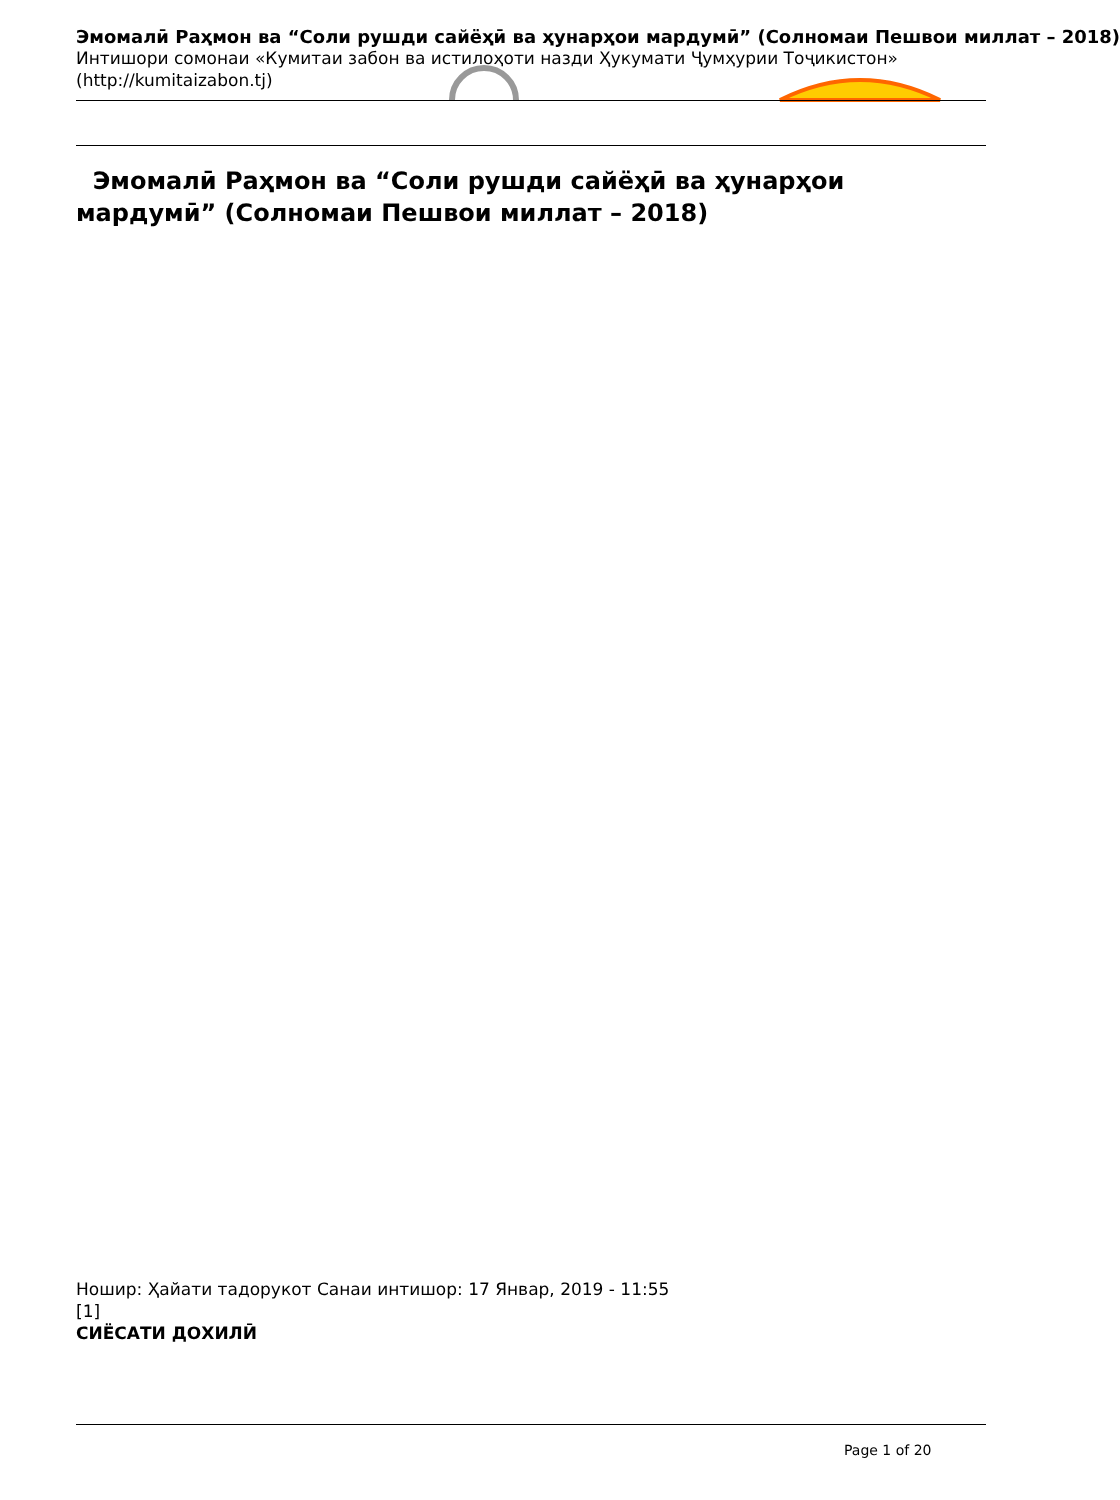Эмомалӣ Раҳмон ва “Соли рушди сайёҳӣ ва ҳунарҳои мардумӣ” (Солномаи Пешвои миллат – 2018)
Интишори сомонаи «Кумитаи забон ва истилоҳоти назди Ҳукумати Ҷумҳурии Тоҷикистон» (http://kumitaizabon.tj)
Эмомалӣ Раҳмон ва “Соли рушди сайёҳӣ ва ҳунарҳои мардумӣ” (Солномаи Пешвои миллат – 2018)
Ношир: Ҳайати тадорукот Санаи интишор: 17 Январ, 2019 - 11:55
[1]
СИЁСАТИ ДОХИЛӢ
Page 1 of 20